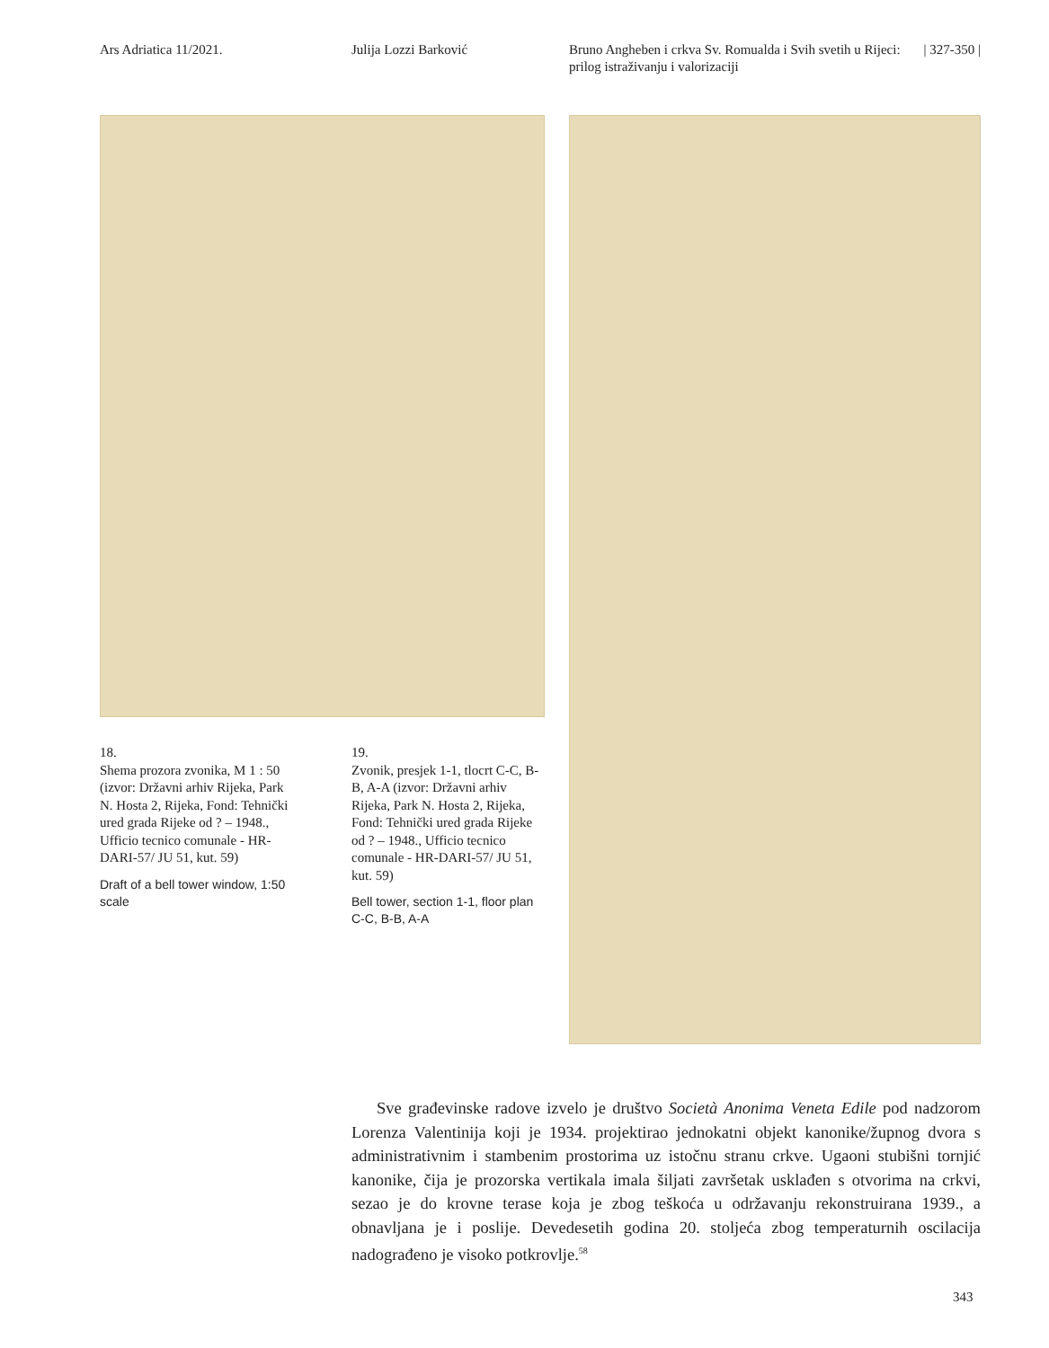Ars Adriatica 11/2021. Julija Lozzi Barković Bruno Angheben i crkva Sv. Romualda i Svih svetih u Rijeci: prilog istraživanju i valorizaciji
| 327-350 |
18.
Shema prozora zvonika, M 1 : 50 (izvor: Državni arhiv Rijeka, Park N. Hosta 2, Rijeka, Fond: Tehnički ured grada Rijeke od ? – 1948., Ufficio tecnico comunale - HR-DARI-57/ JU 51, kut. 59)
Draft of a bell tower window, 1:50 scale
19.
Zvonik, presjek 1-1, tlocrt C-C, B-B, A-A (izvor: Državni arhiv Rijeka, Park N. Hosta 2, Rijeka, Fond: Tehnički ured grada Rijeke od ? – 1948., Ufficio tecnico comunale - HR-DARI-57/ JU 51, kut. 59)
Bell tower, section 1-1, floor plan C-C, B-B, A-A
Sve građevinske radove izvelo je društvo Società Anonima Veneta Edile pod nadzorom Lorenza Valentinija koji je 1934. projektirao jednokatni objekt kanonike/župnog dvora s administrativnim i stambenim prostorima uz istočnu stranu crkve. Ugaoni stubišni tornjić kanonike, čija je prozorska vertikala imala šiljati završetak usklađen s otvorima na crkvi, sezao je do krovne terase koja je zbog teškoća u održavanju rekonstruirana 1939., a obnavljana je i poslije. Devedesetih godina 20. stoljeća zbog temperaturnih oscilacija nadograđeno je visoko potkrovlje.<sup>58</sup>
343